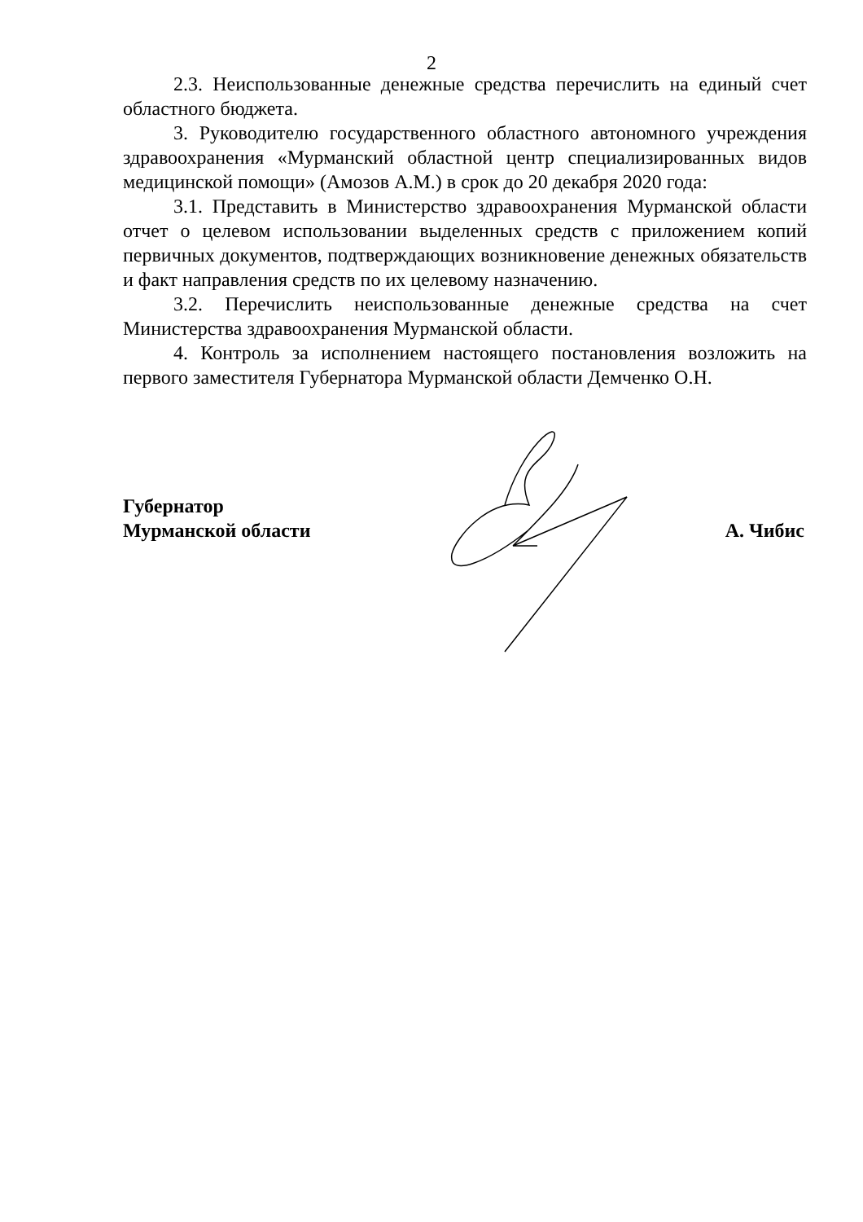2
2.3. Неиспользованные денежные средства перечислить на единый счет областного бюджета.
3. Руководителю государственного областного автономного учреждения здравоохранения «Мурманский областной центр специализированных видов медицинской помощи» (Амозов А.М.) в срок до 20 декабря 2020 года:
3.1. Представить в Министерство здравоохранения Мурманской области отчет о целевом использовании выделенных средств с приложением копий первичных документов, подтверждающих возникновение денежных обязательств и факт направления средств по их целевому назначению.
3.2. Перечислить неиспользованные денежные средства на счет Министерства здравоохранения Мурманской области.
4. Контроль за исполнением настоящего постановления возложить на первого заместителя Губернатора Мурманской области Демченко О.Н.
Губернатор
Мурманской области
А. Чибис